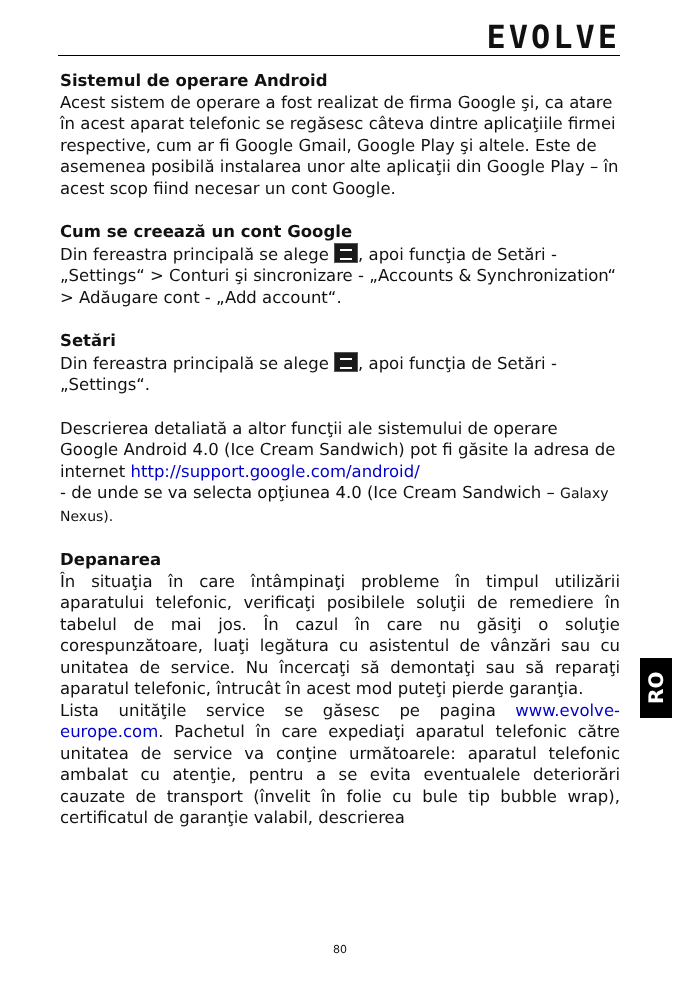EVOLVE
Sistemul de operare Android
Acest sistem de operare a fost realizat de firma Google şi, ca atare în acest aparat telefonic se regăsesc câteva dintre aplicaţiile firmei respective, cum ar fi Google Gmail, Google Play şi altele. Este de asemenea posibilă instalarea unor alte aplicaţii din Google Play – în acest scop fiind necesar un cont Google.
Cum se creează un cont Google
Din fereastra principală se alege , apoi funcţia de Setări - „Settings“ > Conturi şi sincronizare - „Accounts & Synchronization“ > Adăugare cont - „Add account“.
Setări
Din fereastra principală se alege , apoi funcţia de Setări - „Settings“.
Descrierea detaliată a altor funcţii ale sistemului de operare Google Android 4.0 (Ice Cream Sandwich) pot fi găsite la adresa de internet http://support.google.com/android/
- de unde se va selecta opţiunea 4.0 (Ice Cream Sandwich – Galaxy Nexus).
Depanarea
În situaţia în care întâmpinaţi probleme în timpul utilizării aparatului telefonic, verificaţi posibilele soluţii de remediere în tabelul de mai jos. În cazul în care nu găsiţi o soluţie corespunzătoare, luaţi legătura cu asistentul de vânzări sau cu unitatea de service. Nu încercaţi să demontaţi sau să reparaţi aparatul telefonic, întrucât în acest mod puteţi pierde garanţia.
Lista unităţile service se găsesc pe pagina www.evolve-europe.com. Pachetul în care expediaţi aparatul telefonic către unitatea de service va conţine următoarele: aparatul telefonic ambalat cu atenţie, pentru a se evita eventualele deteriorări cauzate de transport (învelit în folie cu bule tip bubble wrap), certificatul de garanţie valabil, descrierea
RO
80